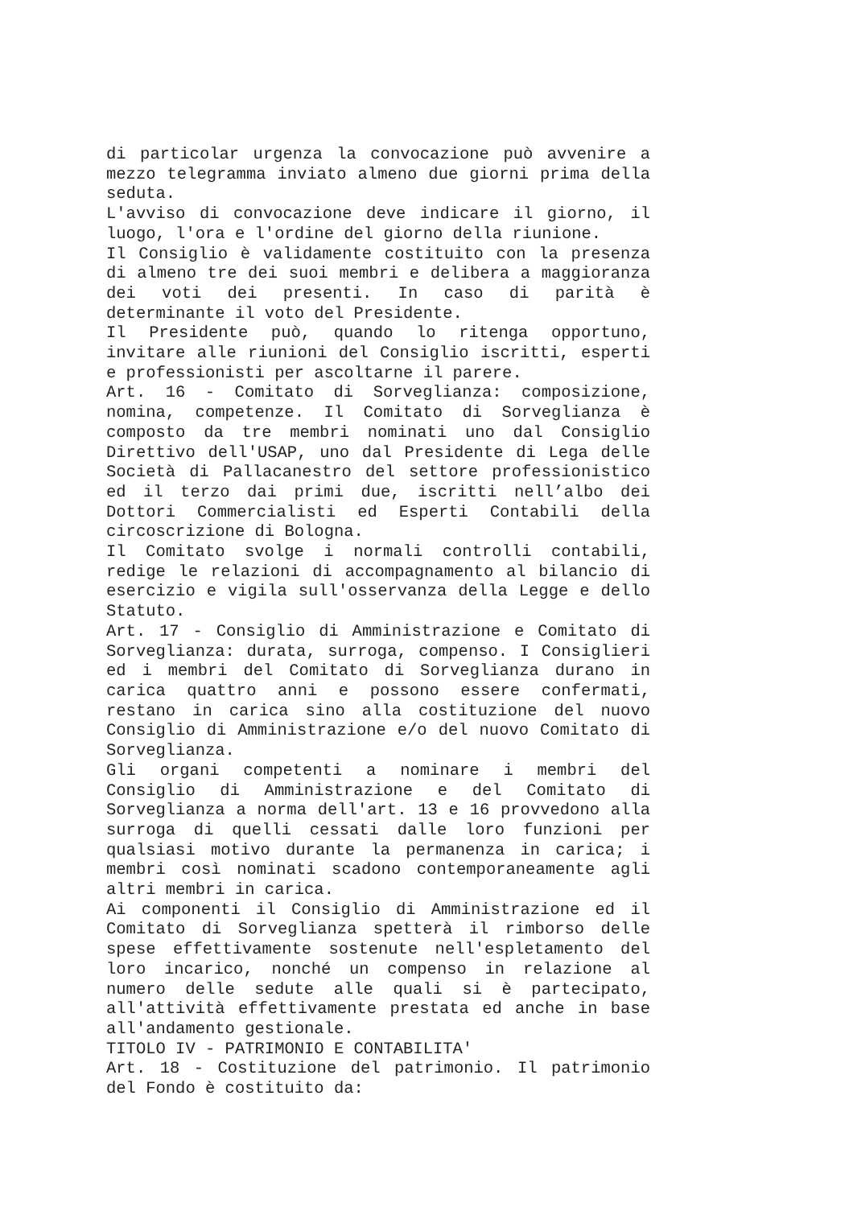di particolar urgenza la convocazione può avvenire a mezzo telegramma inviato almeno due giorni prima della seduta.
L'avviso di convocazione deve indicare il giorno, il luogo, l'ora e l'ordine del giorno della riunione.
Il Consiglio è validamente costituito con la presenza di almeno tre dei suoi membri e delibera a maggioranza dei voti dei presenti. In caso di parità è determinante il voto del Presidente.
Il Presidente può, quando lo ritenga opportuno, invitare alle riunioni del Consiglio iscritti, esperti e professionisti per ascoltarne il parere.
Art. 16 - Comitato di Sorveglianza: composizione, nomina, competenze. Il Comitato di Sorveglianza è composto da tre membri nominati uno dal Consiglio Direttivo dell'USAP, uno dal Presidente di Lega delle Società di Pallacanestro del settore professionistico ed il terzo dai primi due, iscritti nell’albo dei Dottori Commercialisti ed Esperti Contabili della circoscrizione di Bologna.
Il Comitato svolge i normali controlli contabili, redige le relazioni di accompagnamento al bilancio di esercizio e vigila sull'osservanza della Legge e dello Statuto.
Art. 17 - Consiglio di Amministrazione e Comitato di Sorveglianza: durata, surroga, compenso. I Consiglieri ed i membri del Comitato di Sorveglianza durano in carica quattro anni e possono essere confermati, restano in carica sino alla costituzione del nuovo Consiglio di Amministrazione e/o del nuovo Comitato di Sorveglianza.
Gli organi competenti a nominare i membri del Consiglio di Amministrazione e del Comitato di Sorveglianza a norma dell'art. 13 e 16 provvedono alla surroga di quelli cessati dalle loro funzioni per qualsiasi motivo durante la permanenza in carica; i membri così nominati scadono contemporaneamente agli altri membri in carica.
Ai componenti il Consiglio di Amministrazione ed il Comitato di Sorveglianza spetterà il rimborso delle spese effettivamente sostenute nell'espletamento del loro incarico, nonché un compenso in relazione al numero delle sedute alle quali si è partecipato, all'attività effettivamente prestata ed anche in base all'andamento gestionale.
TITOLO IV - PATRIMONIO E CONTABILITA'
Art. 18 - Costituzione del patrimonio. Il patrimonio del Fondo è costituito da: